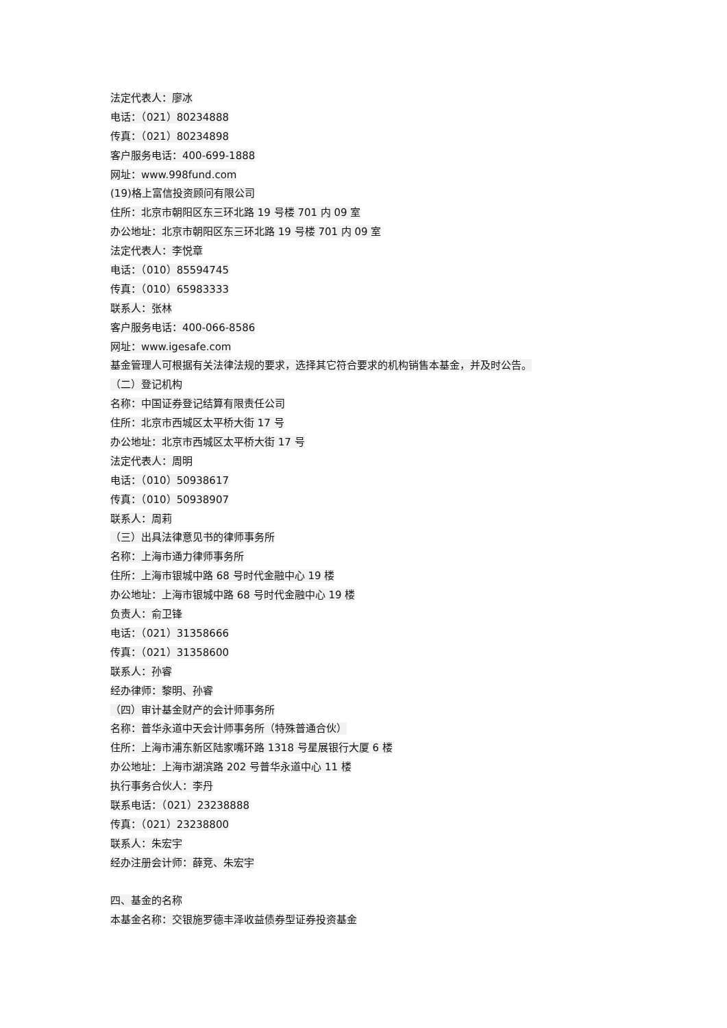法定代表人：廖冰
电话：（021）80234888
传真：（021）80234898
客户服务电话：400-699-1888
网址：www.998fund.com
(19)格上富信投资顾问有限公司
住所：北京市朝阳区东三环北路 19 号楼 701 内 09 室
办公地址：北京市朝阳区东三环北路 19 号楼 701 内 09 室
法定代表人：李悦章
电话：（010）85594745
传真：（010）65983333
联系人：张林
客户服务电话：400-066-8586
网址：www.igesafe.com
基金管理人可根据有关法律法规的要求，选择其它符合要求的机构销售本基金，并及时公告。
（二）登记机构
名称：中国证券登记结算有限责任公司
住所：北京市西城区太平桥大街 17 号
办公地址：北京市西城区太平桥大街 17 号
法定代表人：周明
电话：（010）50938617
传真：（010）50938907
联系人：周莉
（三）出具法律意见书的律师事务所
名称：上海市通力律师事务所
住所：上海市银城中路 68 号时代金融中心 19 楼
办公地址：上海市银城中路 68 号时代金融中心 19 楼
负责人：俞卫锋
电话：（021）31358666
传真：（021）31358600
联系人：孙睿
经办律师：黎明、孙睿
（四）审计基金财产的会计师事务所
名称：普华永道中天会计师事务所（特殊普通合伙）
住所：上海市浦东新区陆家嘴环路 1318 号星展银行大厦 6 楼
办公地址：上海市湖滨路 202 号普华永道中心 11 楼
执行事务合伙人：李丹
联系电话：（021）23238888
传真：（021）23238800
联系人：朱宏宇
经办注册会计师：薛竞、朱宏宇
四、基金的名称
本基金名称：交银施罗德丰泽收益债券型证券投资基金